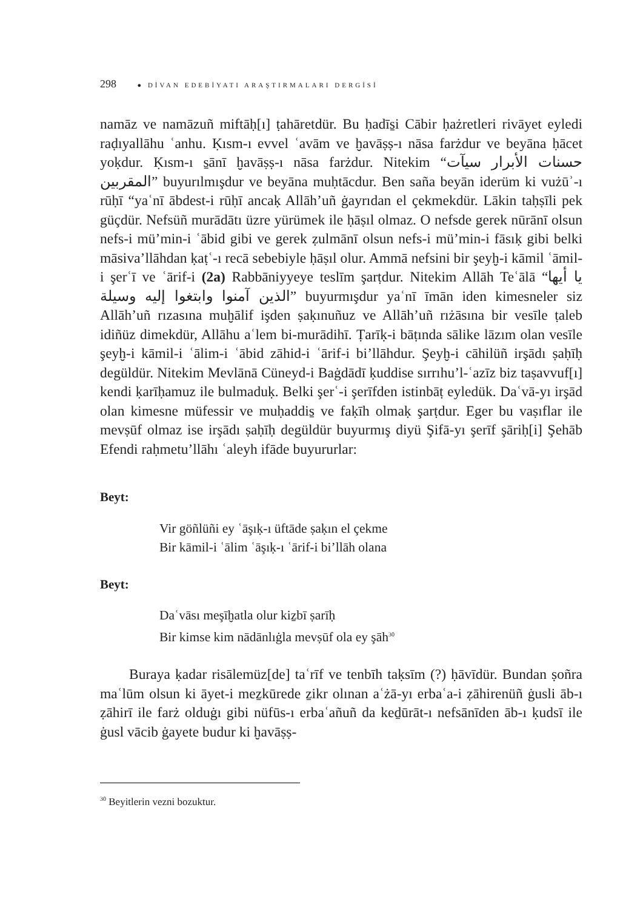298 ● DİVAN EDEBİYATI ARAŞTIRMALARI DERGİSİ
namāz ve namāzuñ miftāḥ[ı] ṭahāretdür. Bu ḥadīs̱i Cābir ḥażretleri rivāyet eyledi raḍıyallāhu ʿanhu. Ḳısm-ı evvel ʿavām ve ḫavāṣṣ-ı nāsa farżdur ve beyāna ḥācet yoḳdur. Ḳısm-ı s̱ānī ḫavāṣṣ-ı nāsa farżdur. Nitekim “حسنات الأبرار سيآت المقربين” buyurılmışdur ve beyāna muḥtācdur. Ben saña beyān iderüm ki vużūʾ-ı rūḥī “yaʿnī ābdest-i rūḥī ancaḳ Allāh’uñ ġayrıdan el çekmekdür. Lākin taḥṣīli pek güçdür. Nefsüñ murādātı üzre yürümek ile ḥāṣıl olmaz. O nefsde gerek nūrānī olsun nefs-i mü’min-i ʿābid gibi ve gerek ẓulmānī olsun nefs-i mü’min-i fāsıḳ gibi belki māsiva’llāhdan ḳaṭʿ-ı recā sebebiyle ḥāṣıl olur. Ammā nefsini bir şeyḫ-i kāmil ʿāmil-i şerʿī ve ʿārif-i (2a) Rabbāniyyeye teslīm şarṭdur. Nitekim Allāh Teʿālā “يا أيها الذين آمنوا وابتغوا إليه وسيلة” buyurmışdur yaʿnī īmān iden kimesneler siz Allāh’uñ rızasına muḫālif işden ṣaḳınuñuz ve Allāh’uñ rıżāsına bir vesīle ṭaleb idiñüz dimekdür, Allāhu aʿlem bi-murādihī. Ṭarīḳ-i bāṭında sālike lāzım olan vesīle şeyḫ-i kāmil-i ʿālim-i ʿābid zāhid-i ʿārif-i bi’llāhdur. Şeyḫ-i cāhilüñ irşādı ṣaḥīḥ degüldür. Nitekim Mevlānā Cüneyd-i Baġdādī ḳuddise sırrıhu’l-ʿazīz biz taṣavvuf[ı] kendi ḳarīḥamuz ile bulmaduḳ. Belki şerʿ-i şerīfden istinbāṭ eyledük. Daʿvā-yı irşād olan kimesne müfessir ve muḥaddis̱ ve faḳīh olmaḳ şarṭdur. Eger bu vaṣıflar ile mevṣūf olmaz ise irşādı ṣaḥīḥ degüldür buyurmış diyü Şifā-yı şerīf şāriḥ[i] Şehāb Efendi raḥmetu’llāhı ʿaleyh ifāde buyururlar:
Beyt:
Vir göñlüñi ey ʿāşıḳ-ı üftāde ṣaḳın el çekme
Bir kāmil-i ʿālim ʿāşıḳ-ı ʿārif-i bi’llāh olana
Beyt:
Daʿvāsı meşīḫatla olur kiẕbī ṣarīḥ
Bir kimse kim nādānlıġla mevṣūf ola ey şāh<sup>30</sup>
Buraya ḳadar risālemüz[de] taʿrīf ve tenbīh taḳsīm (?) ḥāvīdür. Bundan ṣoñra maʿlūm olsun ki āyet-i meẕkūrede ẕikr olınan aʿżā-yı erbaʿa-i ẓāhirenüñ ġusli āb-ı ẓāhirī ile farż olduġı gibi nüfūs-ı erbaʿañuñ da keḏūrāt-ı nefsānīden āb-ı ḳudsī ile ġusl vācib ġayete budur ki ḫavāṣṣ-
<sup>30</sup> Beyitlerin vezni bozuktur.